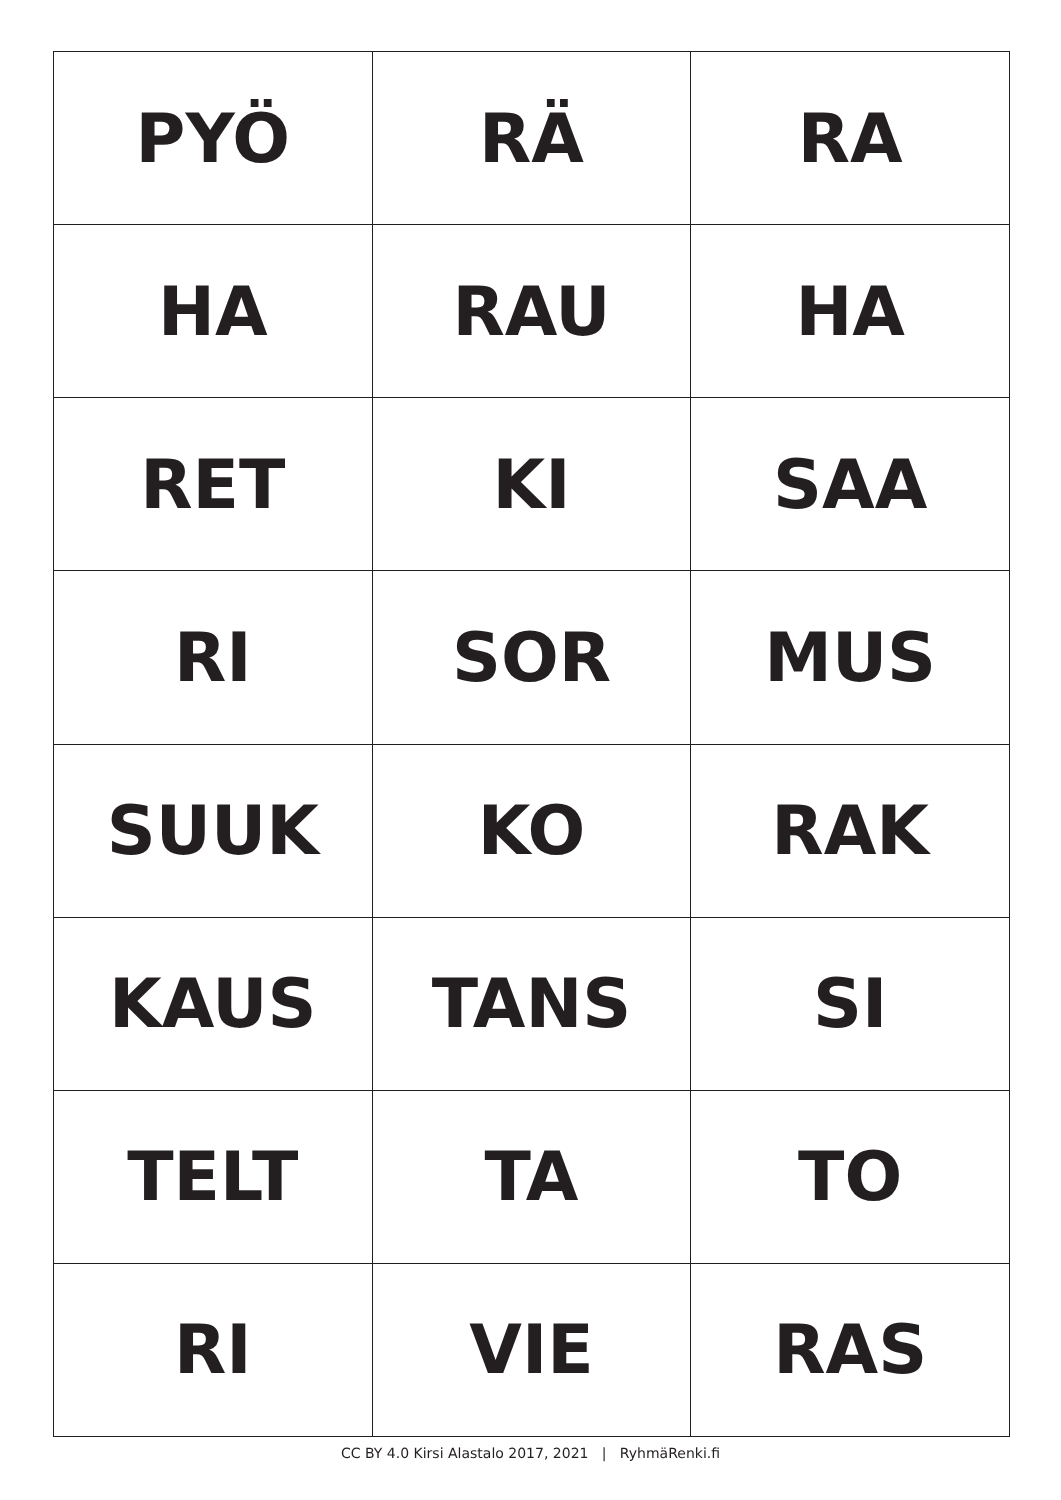| PYÖ | RÄ | RA |
| HA | RAU | HA |
| RET | KI | SAA |
| RI | SOR | MUS |
| SUUK | KO | RAK |
| KAUS | TANS | SI |
| TELT | TA | TO |
| RI | VIE | RAS |
CC BY 4.0 Kirsi Alastalo 2017, 2021 | RyhmäRenki.fi